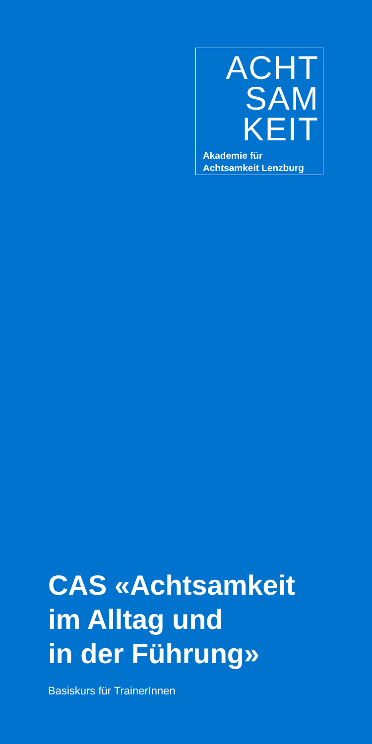ACHT
SAM
KEIT
Akademie für
Achtsamkeit Lenzburg
CAS «Achtsamkeit
im Alltag und
in der Führung»
Basiskurs für TrainerInnen